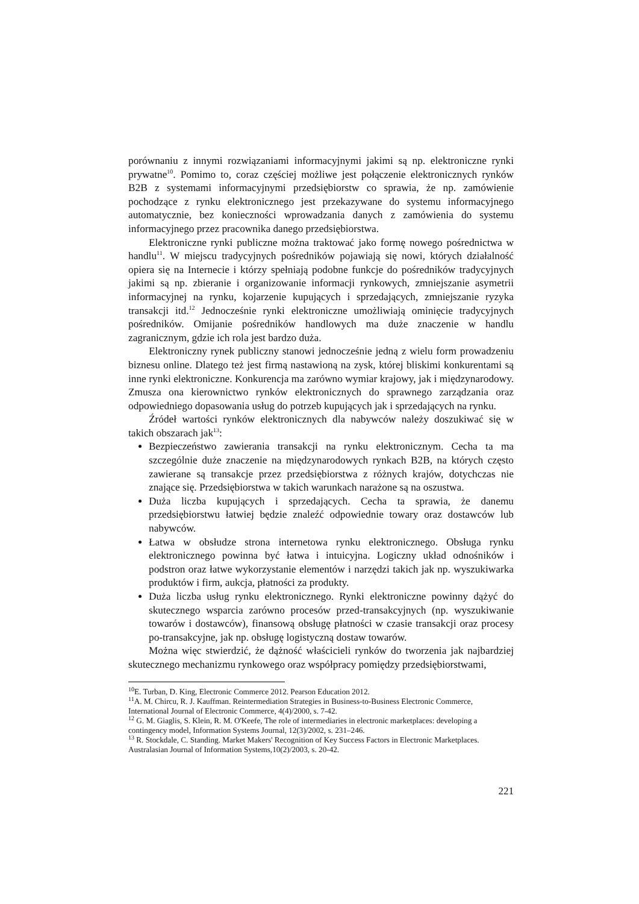porównaniu z innymi rozwiązaniami informacyjnymi jakimi są np. elektroniczne rynki prywatne<sup>10</sup>. Pomimo to, coraz częściej możliwe jest połączenie elektronicznych rynków B2B z systemami informacyjnymi przedsiębiorstw co sprawia, że np. zamówienie pochodzące z rynku elektronicznego jest przekazywane do systemu informacyjnego automatycznie, bez konieczności wprowadzania danych z zamówienia do systemu informacyjnego przez pracownika danego przedsiębiorstwa.
Elektroniczne rynki publiczne można traktować jako formę nowego pośrednictwa w handlu<sup>11</sup>. W miejscu tradycyjnych pośredników pojawiają się nowi, których działalność opiera się na Internecie i którzy spełniają podobne funkcje do pośredników tradycyjnych jakimi są np. zbieranie i organizowanie informacji rynkowych, zmniejszanie asymetrii informacyjnej na rynku, kojarzenie kupujących i sprzedających, zmniejszanie ryzyka transakcji itd.<sup>12</sup> Jednocześnie rynki elektroniczne umożliwiają ominięcie tradycyjnych pośredników. Omijanie pośredników handlowych ma duże znaczenie w handlu zagranicznym, gdzie ich rola jest bardzo duża.
Elektroniczny rynek publiczny stanowi jednocześnie jedną z wielu form prowadzeniu biznesu online. Dlatego też jest firmą nastawioną na zysk, której bliskimi konkurentami są inne rynki elektroniczne. Konkurencja ma zarówno wymiar krajowy, jak i międzynarodowy. Zmusza ona kierownictwo rynków elektronicznych do sprawnego zarządzania oraz odpowiedniego dopasowania usług do potrzeb kupujących jak i sprzedających na rynku.
Źródeł wartości rynków elektronicznych dla nabywców należy doszukiwać się w takich obszarach jak<sup>13</sup>:
Bezpieczeństwo zawierania transakcji na rynku elektronicznym. Cecha ta ma szczególnie duże znaczenie na międzynarodowych rynkach B2B, na których często zawierane są transakcje przez przedsiębiorstwa z różnych krajów, dotychczas nie znające się. Przedsiębiorstwa w takich warunkach narażone są na oszustwa.
Duża liczba kupujących i sprzedających. Cecha ta sprawia, że danemu przedsiębiorstwu łatwiej będzie znaleźć odpowiednie towary oraz dostawców lub nabywców.
Łatwa w obsłudze strona internetowa rynku elektronicznego. Obsługa rynku elektronicznego powinna być łatwa i intuicyjna. Logiczny układ odnośników i podstron oraz łatwe wykorzystanie elementów i narzędzi takich jak np. wyszukiwarka produktów i firm, aukcja, płatności za produkty.
Duża liczba usług rynku elektronicznego. Rynki elektroniczne powinny dążyć do skutecznego wsparcia zarówno procesów przed-transakcyjnych (np. wyszukiwanie towarów i dostawców), finansową obsługę płatności w czasie transakcji oraz procesy po-transakcyjne, jak np. obsługę logistyczną dostaw towarów.
Można więc stwierdzić, że dążność właścicieli rynków do tworzenia jak najbardziej skutecznego mechanizmu rynkowego oraz współpracy pomiędzy przedsiębiorstwami,
<sup>10</sup> E. Turban, D. King, Electronic Commerce 2012. Pearson Education 2012.
<sup>11</sup> A. M. Chircu, R. J. Kauffman. Reintermediation Strategies in Business-to-Business Electronic Commerce, International Journal of Electronic Commerce, 4(4)/2000, s. 7-42.
<sup>12</sup> G. M. Giaglis, S. Klein, R. M. O'Keefe, The role of intermediaries in electronic marketplaces: developing a contingency model, Information Systems Journal, 12(3)/2002, s. 231–246.
<sup>13</sup> R. Stockdale, C. Standing. Market Makers' Recognition of Key Success Factors in Electronic Marketplaces. Australasian Journal of Information Systems,10(2)/2003, s. 20-42.
221